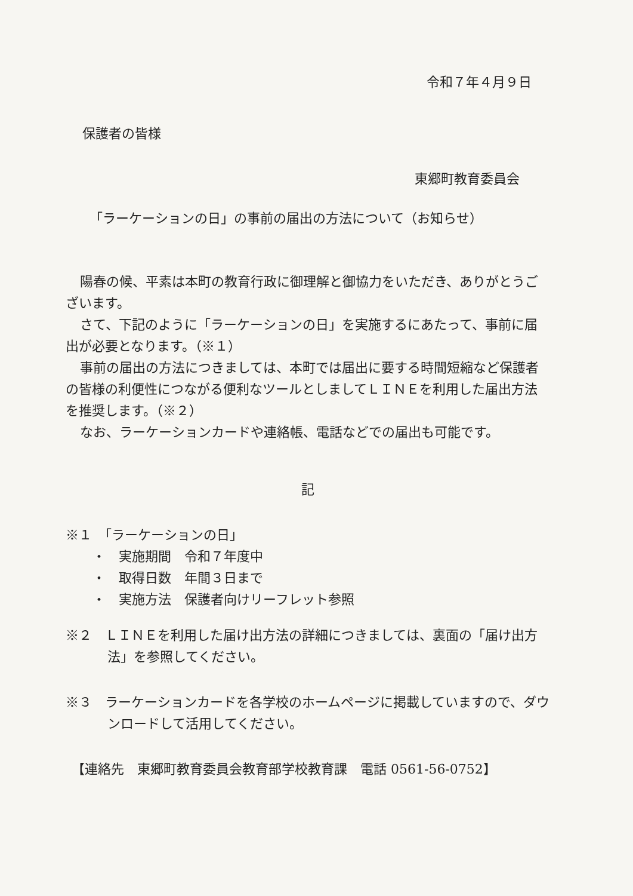令和７年４月９日
保護者の皆様
東郷町教育委員会
「ラーケーションの日」の事前の届出の方法について（お知らせ）
陽春の候、平素は本町の教育行政に御理解と御協力をいただき、ありがとうございます。
さて、下記のように「ラーケーションの日」を実施するにあたって、事前に届出が必要となります。（※１）
事前の届出の方法につきましては、本町では届出に要する時間短縮など保護者の皆様の利便性につながる便利なツールとしましてＬＩＮＥを利用した届出方法を推奨します。（※２）
なお、ラーケーションカードや連絡帳、電話などでの届出も可能です。
記
※１　「ラーケーションの日」
・　実施期間　令和７年度中
・　取得日数　年間３日まで
・　実施方法　保護者向けリーフレット参照
※２　ＬＩＮＥを利用した届け出方法の詳細につきましては、裏面の「届け出方法」を参照してください。
※３　ラーケーションカードを各学校のホームページに掲載していますので、ダウンロードして活用してください。
【連絡先　東郷町教育委員会教育部学校教育課　電話 0561-56-0752】